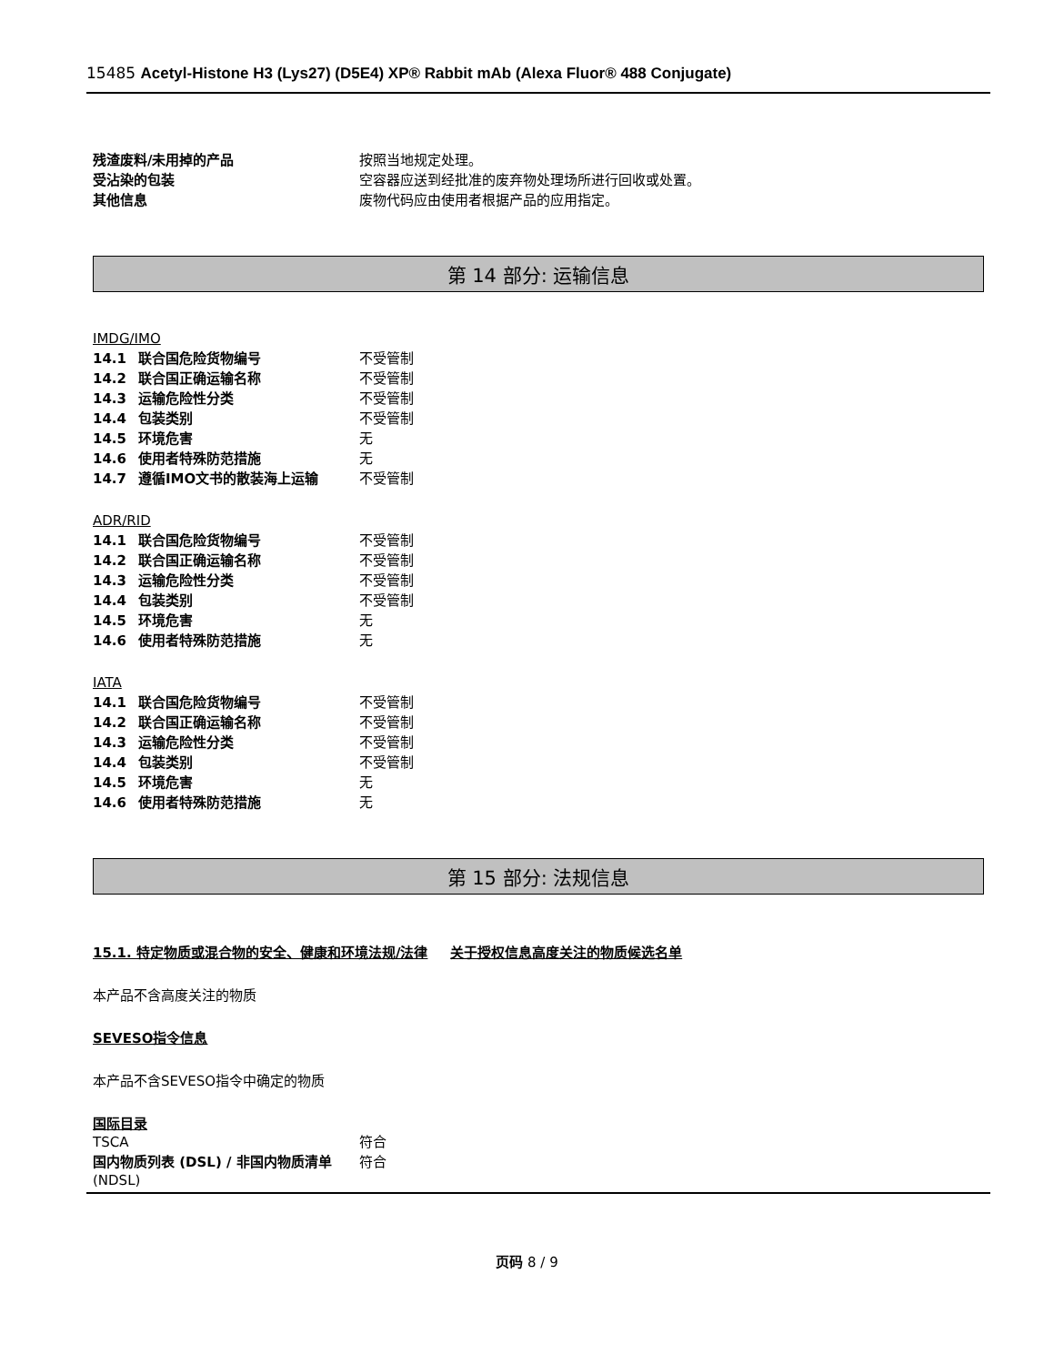15485 Acetyl-Histone H3 (Lys27) (D5E4) XP® Rabbit mAb (Alexa Fluor® 488 Conjugate)
| 残渣废料/未用掉的产品 | 按照当地规定处理。 |
| 受沾染的包装 | 空容器应送到经批准的废弃物处理场所进行回收或处置。 |
| 其他信息 | 废物代码应由使用者根据产品的应用指定。 |
第 14 部分: 运输信息
IMDG/IMO
| 14.1 | 联合国危险货物编号 | 不受管制 |
| 14.2 | 联合国正确运输名称 | 不受管制 |
| 14.3 | 运输危险性分类 | 不受管制 |
| 14.4 | 包装类别 | 不受管制 |
| 14.5 | 环境危害 | 无 |
| 14.6 | 使用者特殊防范措施 | 无 |
| 14.7 | 遵循IMO文书的散装海上运输 | 不受管制 |
ADR/RID
| 14.1 | 联合国危险货物编号 | 不受管制 |
| 14.2 | 联合国正确运输名称 | 不受管制 |
| 14.3 | 运输危险性分类 | 不受管制 |
| 14.4 | 包装类别 | 不受管制 |
| 14.5 | 环境危害 | 无 |
| 14.6 | 使用者特殊防范措施 | 无 |
IATA
| 14.1 | 联合国危险货物编号 | 不受管制 |
| 14.2 | 联合国正确运输名称 | 不受管制 |
| 14.3 | 运输危险性分类 | 不受管制 |
| 14.4 | 包装类别 | 不受管制 |
| 14.5 | 环境危害 | 无 |
| 14.6 | 使用者特殊防范措施 | 无 |
第 15 部分: 法规信息
15.1. 特定物质或混合物的安全、健康和环境法规/法律
关于授权信息高度关注的物质候选名单
本产品不含高度关注的物质
SEVESO指令信息
本产品不含SEVESO指令中确定的物质
国际目录
| TSCA | 符合 |
| 国内物质列表 (DSL) / 非国内物质清单 (NDSL) | 符合 |
页码 8 / 9